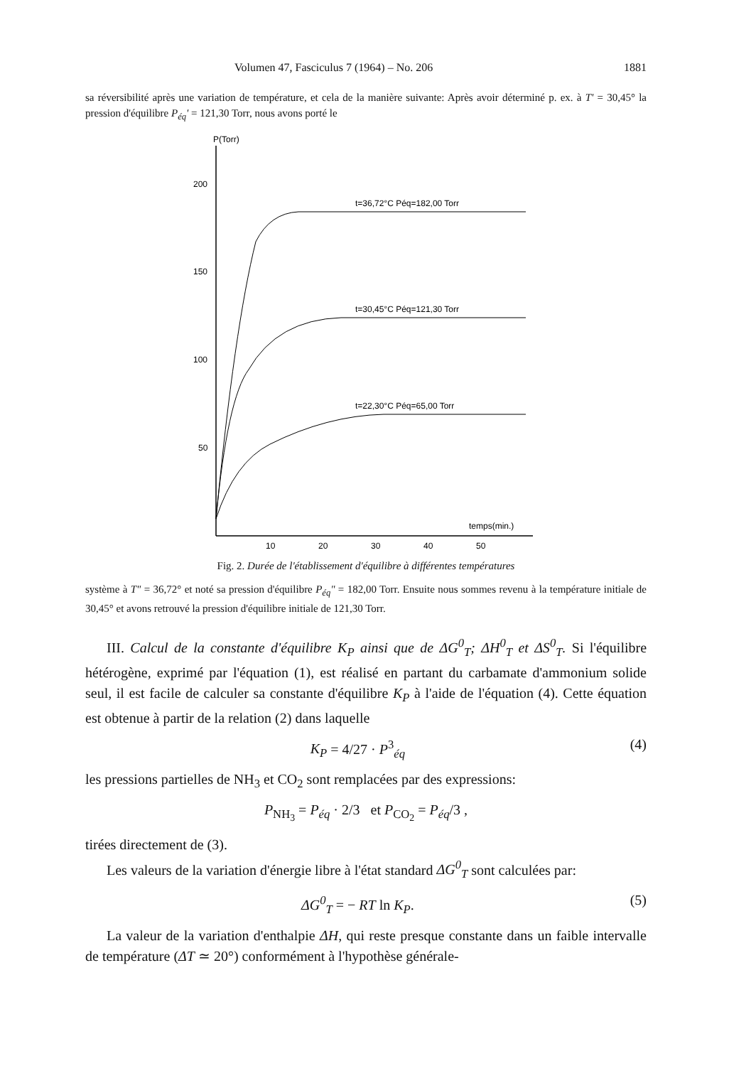Volumen 47, Fasciculus 7 (1964) – No. 206 1881
sa réversibilité après une variation de température, et cela de la manière suivante: Après avoir déterminé p. ex. à T' = 30,45° la pression d'équilibre P<sub>éq</sub>' = 121,30 Torr, nous avons porté le
P(Torr)
200
150
100
50
10
20
30
40
50
temps(min.)
t=36,72°C Péq=182,00 Torr
t=30,45°C Péq=121,30 Torr
t=22,30°C Péq=65,00 Torr
Fig. 2. Durée de l'établissement d'équilibre à différentes températures
système à T" = 36,72° et noté sa pression d'équilibre P<sub>éq</sub>" = 182,00 Torr. Ensuite nous sommes revenu à la température initiale de 30,45° et avons retrouvé la pression d'équilibre initiale de 121,30 Torr.
III. Calcul de la constante d'équilibre K<sub>P</sub> ainsi que de ΔG<sup>0</sup><sub>T</sub>; ΔH<sup>0</sup><sub>T</sub> et ΔS<sup>0</sup><sub>T</sub>. Si l'équilibre hétérogène, exprimé par l'équation (1), est réalisé en partant du carbamate d'ammonium solide seul, il est facile de calculer sa constante d'équilibre K<sub>P</sub> à l'aide de l'équation (4). Cette équation est obtenue à partir de la relation (2) dans laquelle
K<sub>P</sub> = 4/27 · P<sup>3</sup><sub>éq</sub> (4)
les pressions partielles de NH<sub>3</sub> et CO<sub>2</sub> sont remplacées par des expressions:
P<sub>NH<sub>3</sub></sub> = P<sub>éq</sub> · 2/3 et P<sub>CO<sub>2</sub></sub> = P<sub>éq</sub>/3 ,
tirées directement de (3).
Les valeurs de la variation d'énergie libre à l'état standard ΔG<sup>0</sup><sub>T</sub> sont calculées par:
ΔG<sup>0</sup><sub>T</sub> = − RT ln K<sub>P</sub>. (5)
La valeur de la variation d'enthalpie ΔH, qui reste presque constante dans un faible intervalle de température (ΔT ≃ 20°) conformément à l'hypothèse générale-